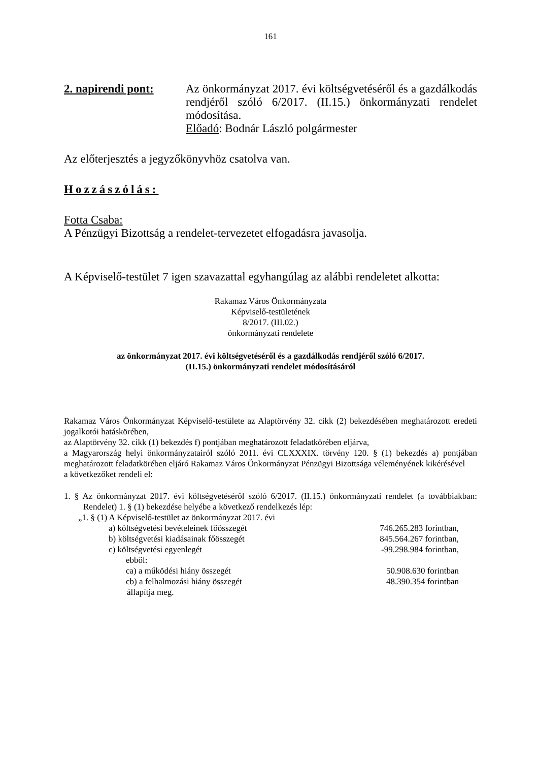161
2. napirendi pont:
Az önkormányzat 2017. évi költségvetéséről és a gazdálkodás rendjéről szóló 6/2017. (II.15.) önkormányzati rendelet módosítása.
Előadó: Bodnár László polgármester
Az előterjesztés a jegyzőkönyvhöz csatolva van.
Hozzászólás:
Fotta Csaba:
A Pénzügyi Bizottság a rendelet-tervezetet elfogadásra javasolja.
A Képviselő-testület 7 igen szavazattal egyhangúlag az alábbi rendeletet alkotta:
Rakamaz Város Önkormányzata
Képviselő-testületének
8/2017. (III.02.)
önkormányzati rendelete
az önkormányzat 2017. évi költségvetéséről és a gazdálkodás rendjéről szóló 6/2017.
(II.15.) önkormányzati rendelet módosításáról
Rakamaz Város Önkormányzat Képviselő-testülete az Alaptörvény 32. cikk (2) bekezdésében meghatározott eredeti jogalkotói hatáskörében,
az Alaptörvény 32. cikk (1) bekezdés f) pontjában meghatározott feladatkörében eljárva,
a Magyarország helyi önkormányzatairól szóló 2011. évi CLXXXIX. törvény 120. § (1) bekezdés a) pontjában meghatározott feladatkörében eljáró Rakamaz Város Önkormányzat Pénzügyi Bizottsága véleményének kikérésével
a következőket rendeli el:
1. § Az önkormányzat 2017. évi költségvetéséről szóló 6/2017. (II.15.) önkormányzati rendelet (a továbbiakban: Rendelet) 1. § (1) bekezdése helyébe a következő rendelkezés lép:
„1. § (1) A Képviselő-testület az önkormányzat 2017. évi
a) költségvetési bevételeinek főösszegét 746.265.283 forintban,
b) költségvetési kiadásainak főösszegét 845.564.267 forintban,
c) költségvetési egyenlegét -99.298.984 forintban,
ebből:
ca) a működési hiány összegét 50.908.630 forintban
cb) a felhalmozási hiány összegét 48.390.354 forintban
állapítja meg.